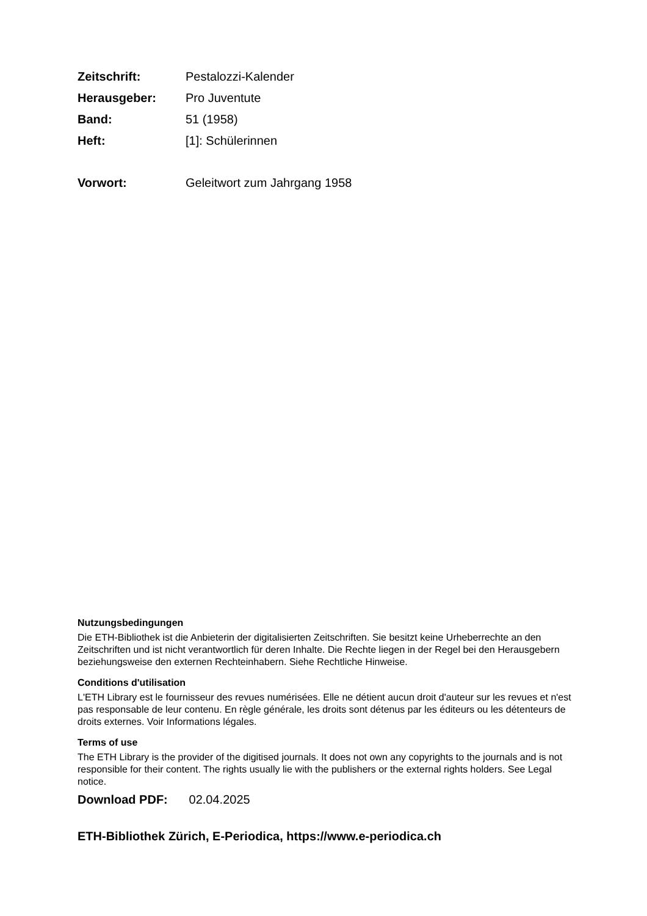Zeitschrift: Pestalozzi-Kalender
Herausgeber: Pro Juventute
Band: 51 (1958)
Heft: [1]: Schülerinnen
Vorwort: Geleitwort zum Jahrgang 1958
Nutzungsbedingungen
Die ETH-Bibliothek ist die Anbieterin der digitalisierten Zeitschriften. Sie besitzt keine Urheberrechte an den Zeitschriften und ist nicht verantwortlich für deren Inhalte. Die Rechte liegen in der Regel bei den Herausgebern beziehungsweise den externen Rechteinhabern. Siehe Rechtliche Hinweise.
Conditions d'utilisation
L'ETH Library est le fournisseur des revues numérisées. Elle ne détient aucun droit d'auteur sur les revues et n'est pas responsable de leur contenu. En règle générale, les droits sont détenus par les éditeurs ou les détenteurs de droits externes. Voir Informations légales.
Terms of use
The ETH Library is the provider of the digitised journals. It does not own any copyrights to the journals and is not responsible for their content. The rights usually lie with the publishers or the external rights holders. See Legal notice.
Download PDF: 02.04.2025
ETH-Bibliothek Zürich, E-Periodica, https://www.e-periodica.ch